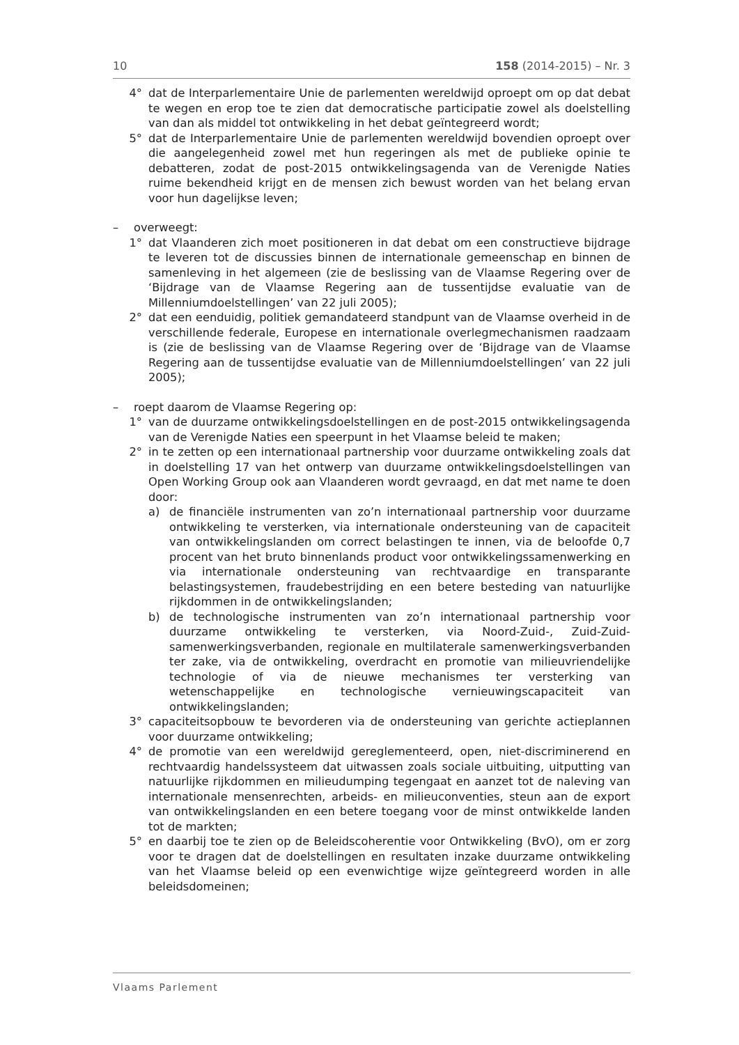10 158 (2014-2015) – Nr. 3
4° dat de Interparlementaire Unie de parlementen wereldwijd oproept om op dat debat te wegen en erop toe te zien dat democratische participatie zowel als doelstelling van dan als middel tot ontwikkeling in het debat geïntegreerd wordt;
5° dat de Interparlementaire Unie de parlementen wereldwijd bovendien oproept over die aangelegenheid zowel met hun regeringen als met de publieke opinie te debatteren, zodat de post-2015 ontwikkelingsagenda van de Verenigde Naties ruime bekendheid krijgt en de mensen zich bewust worden van het belang ervan voor hun dagelijkse leven;
– overweegt:
1° dat Vlaanderen zich moet positioneren in dat debat om een constructieve bijdrage te leveren tot de discussies binnen de internationale gemeenschap en binnen de samenleving in het algemeen (zie de beslissing van de Vlaamse Regering over de ‘Bijdrage van de Vlaamse Regering aan de tussentijdse evaluatie van de Millenniumdoelstellingen’ van 22 juli 2005);
2° dat een eenduidig, politiek gemandateerd standpunt van de Vlaamse overheid in de verschillende federale, Europese en internationale overlegmechanismen raadzaam is (zie de beslissing van de Vlaamse Regering over de ‘Bijdrage van de Vlaamse Regering aan de tussentijdse evaluatie van de Millenniumdoelstellingen’ van 22 juli 2005);
– roept daarom de Vlaamse Regering op:
1° van de duurzame ontwikkelingsdoelstellingen en de post-2015 ontwikkelings­agenda van de Verenigde Naties een speerpunt in het Vlaamse beleid te maken;
2° in te zetten op een internationaal partnership voor duurzame ontwikke­ling zoals dat in doelstelling 17 van het ontwerp van duurzame ontwikke­lingsdoelstellingen van Open Working Group ook aan Vlaanderen wordt gevraagd, en dat met name te doen door:
a) de financiële instrumenten van zo’n internationaal partnership voor duur­zame ontwikkeling te versterken, via internationale ondersteuning van de capaciteit van ontwikkelingslanden om correct belastingen te innen, via de beloofde 0,7 procent van het bruto binnenlands product voor ontwikkelingssamenwerking en via internationale ondersteuning van recht­vaardige en transparante belastingsystemen, fraudebestrijding en een betere besteding van natuurlijke rijkdommen in de ontwikkelingslanden;
b) de technologische instrumenten van zo’n internationaal partnership voor duurzame ontwikkeling te versterken, via Noord-Zuid-, Zuid-Zuid-samenwerkingsverbanden, regionale en multilaterale samenwerkings­verbanden ter zake, via de ontwikkeling, overdracht en promotie van milieuvriendelijke technologie of via de nieuwe mechanismes ter versterking van wetenschappelijke en technologische vernieuwingscapaciteit van ontwikkelingslanden;
3° capaciteitsopbouw te bevorderen via de ondersteuning van gerichte actie­plannen voor duurzame ontwikkeling;
4° de promotie van een wereldwijd gereglementeerd, open, niet-discriminerend en rechtvaardig handelssysteem dat uitwassen zoals sociale uitbuiting, uitputting van natuurlijke rijkdommen en milieudumping tegengaat en aanzet tot de naleving van internationale mensenrechten, arbeids- en milieu­conventies, steun aan de export van ontwikkelingslanden en een betere toegang voor de minst ontwikkelde landen tot de markten;
5° en daarbij toe te zien op de Beleidscoherentie voor Ontwikkeling (BvO), om er zorg voor te dragen dat de doelstellingen en resultaten inzake duurzame ontwikkeling van het Vlaamse beleid op een evenwichtige wijze geïntegreerd worden in alle beleidsdomeinen;
Vlaams Parlement